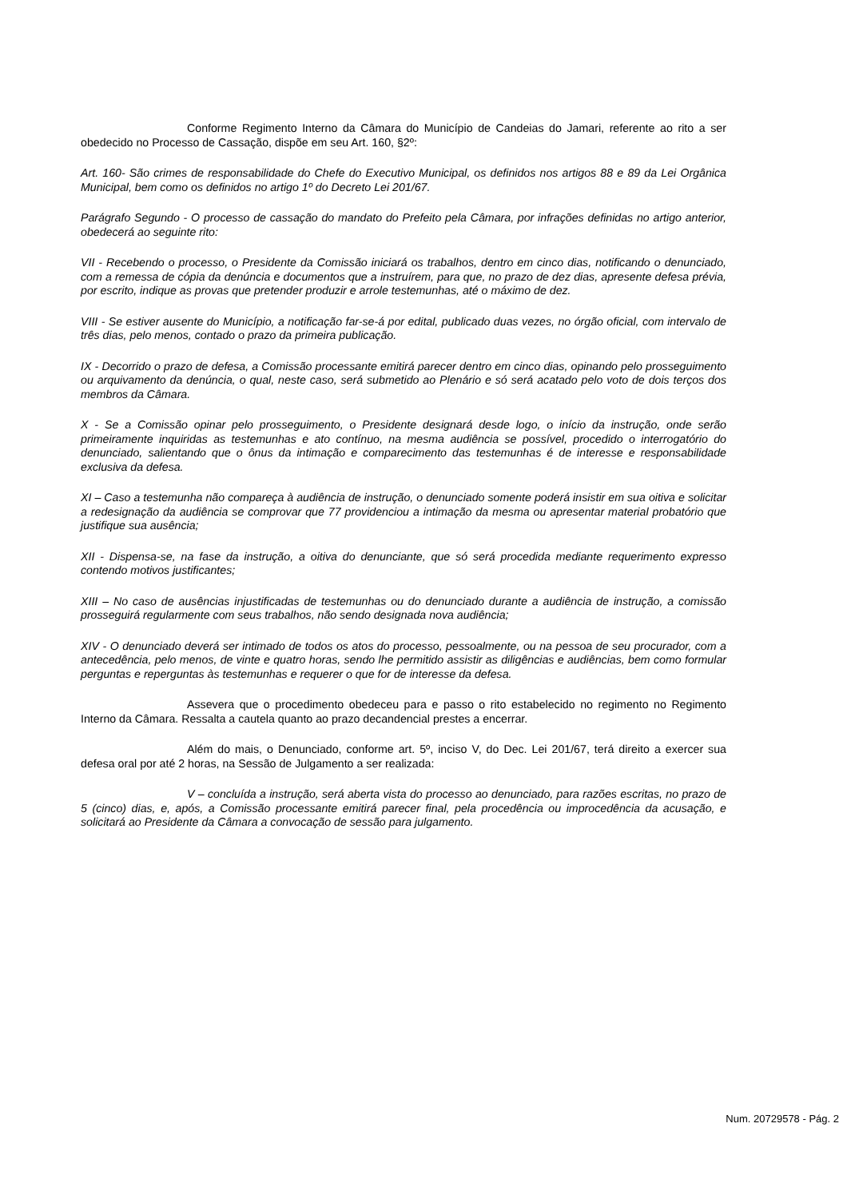Conforme Regimento Interno da Câmara do Município de Candeias do Jamari, referente ao rito a ser obedecido no Processo de Cassação, dispõe em seu Art. 160, §2º:
Art. 160- São crimes de responsabilidade do Chefe do Executivo Municipal, os definidos nos artigos 88 e 89 da Lei Orgânica Municipal, bem como os definidos no artigo 1º do Decreto Lei 201/67.
Parágrafo Segundo - O processo de cassação do mandato do Prefeito pela Câmara, por infrações definidas no artigo anterior, obedecerá ao seguinte rito:
VII - Recebendo o processo, o Presidente da Comissão iniciará os trabalhos, dentro em cinco dias, notificando o denunciado, com a remessa de cópia da denúncia e documentos que a instruírem, para que, no prazo de dez dias, apresente defesa prévia, por escrito, indique as provas que pretender produzir e arrole testemunhas, até o máximo de dez.
VIII - Se estiver ausente do Município, a notificação far-se-á por edital, publicado duas vezes, no órgão oficial, com intervalo de três dias, pelo menos, contado o prazo da primeira publicação.
IX - Decorrido o prazo de defesa, a Comissão processante emitirá parecer dentro em cinco dias, opinando pelo prosseguimento ou arquivamento da denúncia, o qual, neste caso, será submetido ao Plenário e só será acatado pelo voto de dois terços dos membros da Câmara.
X - Se a Comissão opinar pelo prosseguimento, o Presidente designará desde logo, o início da instrução, onde serão primeiramente inquiridas as testemunhas e ato contínuo, na mesma audiência se possível, procedido o interrogatório do denunciado, salientando que o ônus da intimação e comparecimento das testemunhas é de interesse e responsabilidade exclusiva da defesa.
XI – Caso a testemunha não compareça à audiência de instrução, o denunciado somente poderá insistir em sua oitiva e solicitar a redesignação da audiência se comprovar que 77 providenciou a intimação da mesma ou apresentar material probatório que justifique sua ausência;
XII - Dispensa-se, na fase da instrução, a oitiva do denunciante, que só será procedida mediante requerimento expresso contendo motivos justificantes;
XIII – No caso de ausências injustificadas de testemunhas ou do denunciado durante a audiência de instrução, a comissão prosseguirá regularmente com seus trabalhos, não sendo designada nova audiência;
XIV - O denunciado deverá ser intimado de todos os atos do processo, pessoalmente, ou na pessoa de seu procurador, com a antecedência, pelo menos, de vinte e quatro horas, sendo lhe permitido assistir as diligências e audiências, bem como formular perguntas e reperguntas às testemunhas e requerer o que for de interesse da defesa.
Assevera que o procedimento obedeceu para e passo o rito estabelecido no regimento no Regimento Interno da Câmara. Ressalta a cautela quanto ao prazo decandencial prestes a encerrar.
Além do mais, o Denunciado, conforme art. 5º, inciso V, do Dec. Lei 201/67, terá direito a exercer sua defesa oral por até 2 horas, na Sessão de Julgamento a ser realizada:
V – concluída a instrução, será aberta vista do processo ao denunciado, para razões escritas, no prazo de 5 (cinco) dias, e, após, a Comissão processante emitirá parecer final, pela procedência ou improcedência da acusação, e solicitará ao Presidente da Câmara a convocação de sessão para julgamento.
Num. 20729578 - Pág. 2